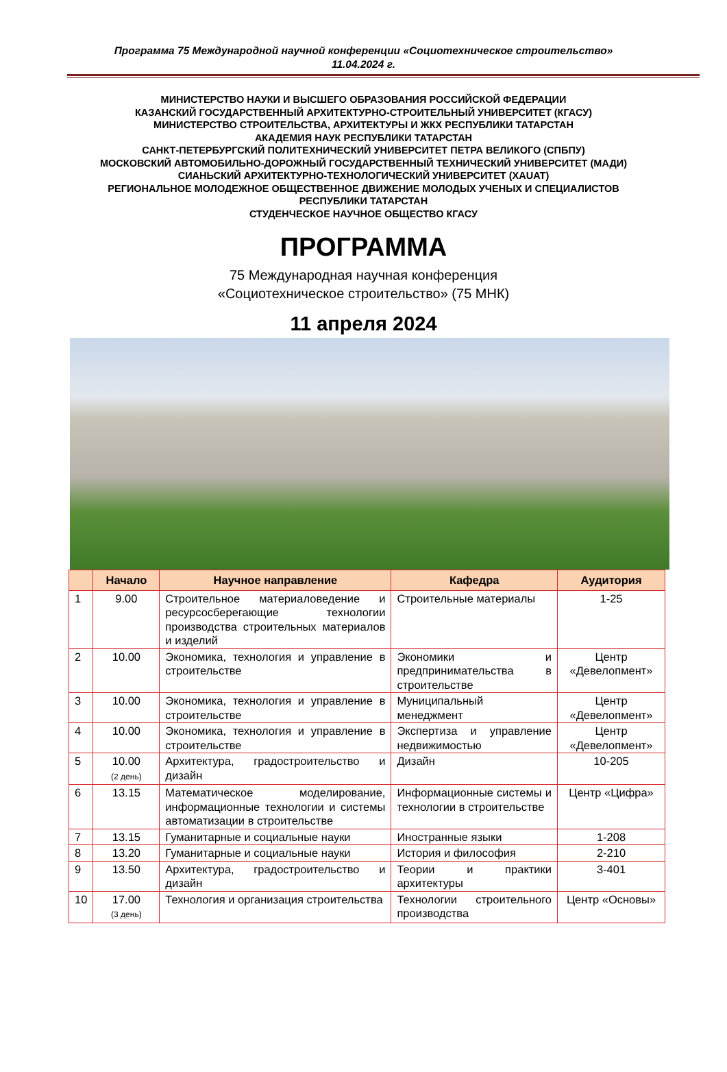Программа 75 Международной научной конференции «Социотехническое строительство»
11.04.2024 г.
МИНИСТЕРСТВО НАУКИ И ВЫСШЕГО ОБРАЗОВАНИЯ РОССИЙСКОЙ ФЕДЕРАЦИИ
КАЗАНСКИЙ ГОСУДАРСТВЕННЫЙ АРХИТЕКТУРНО-СТРОИТЕЛЬНЫЙ УНИВЕРСИТЕТ (КГАСУ)
МИНИСТЕРСТВО СТРОИТЕЛЬСТВА, АРХИТЕКТУРЫ И ЖКХ РЕСПУБЛИКИ ТАТАРСТАН
АКАДЕМИЯ НАУК РЕСПУБЛИКИ ТАТАРСТАН
САНКТ-ПЕТЕРБУРГСКИЙ ПОЛИТЕХНИЧЕСКИЙ УНИВЕРСИТЕТ ПЕТРА ВЕЛИКОГО (СПБПУ)
МОСКОВСКИЙ АВТОМОБИЛЬНО-ДОРОЖНЫЙ ГОСУДАРСТВЕННЫЙ ТЕХНИЧЕСКИЙ УНИВЕРСИТЕТ (МАДИ)
СИАНЬСКИЙ АРХИТЕКТУРНО-ТЕХНОЛОГИЧЕСКИЙ УНИВЕРСИТЕТ (XAUAT)
РЕГИОНАЛЬНОЕ МОЛОДЕЖНОЕ ОБЩЕСТВЕННОЕ ДВИЖЕНИЕ МОЛОДЫХ УЧЕНЫХ И СПЕЦИАЛИСТОВ
РЕСПУБЛИКИ ТАТАРСТАН
СТУДЕНЧЕСКОЕ НАУЧНОЕ ОБЩЕСТВО КГАСУ
ПРОГРАММА
75 Международная научная конференция
«Социотехническое строительство» (75 МНК)
11 апреля 2024
| | Начало | Научное направление | Кафедра | Аудитория |
| --- | --- | --- | --- | --- |
| 1 | 9.00 | Строительное материаловедение и ресурсосберегающие технологии производства строительных материалов и изделий | Строительные материалы | 1-25 |
| 2 | 10.00 | Экономика, технология и управление в строительстве | Экономики и предпринимательства в строительстве | Центр «Девелопмент» |
| 3 | 10.00 | Экономика, технология и управление в строительстве | Муниципальный менеджмент | Центр «Девелопмент» |
| 4 | 10.00 | Экономика, технология и управление в строительстве | Экспертиза и управление недвижимостью | Центр «Девелопмент» |
| 5 | 10.00 (2 день) | Архитектура, градостроительство и дизайн | Дизайн | 10-205 |
| 6 | 13.15 | Математическое моделирование, информационные технологии и системы автоматизации в строительстве | Информационные системы и технологии в строительстве | Центр «Цифра» |
| 7 | 13.15 | Гуманитарные и социальные науки | Иностранные языки | 1-208 |
| 8 | 13.20 | Гуманитарные и социальные науки | История и философия | 2-210 |
| 9 | 13.50 | Архитектура, градостроительство и дизайн | Теории и практики архитектуры | 3-401 |
| 10 | 17.00 (3 день) | Технология и организация строительства | Технологии строительного производства | Центр «Основы» |